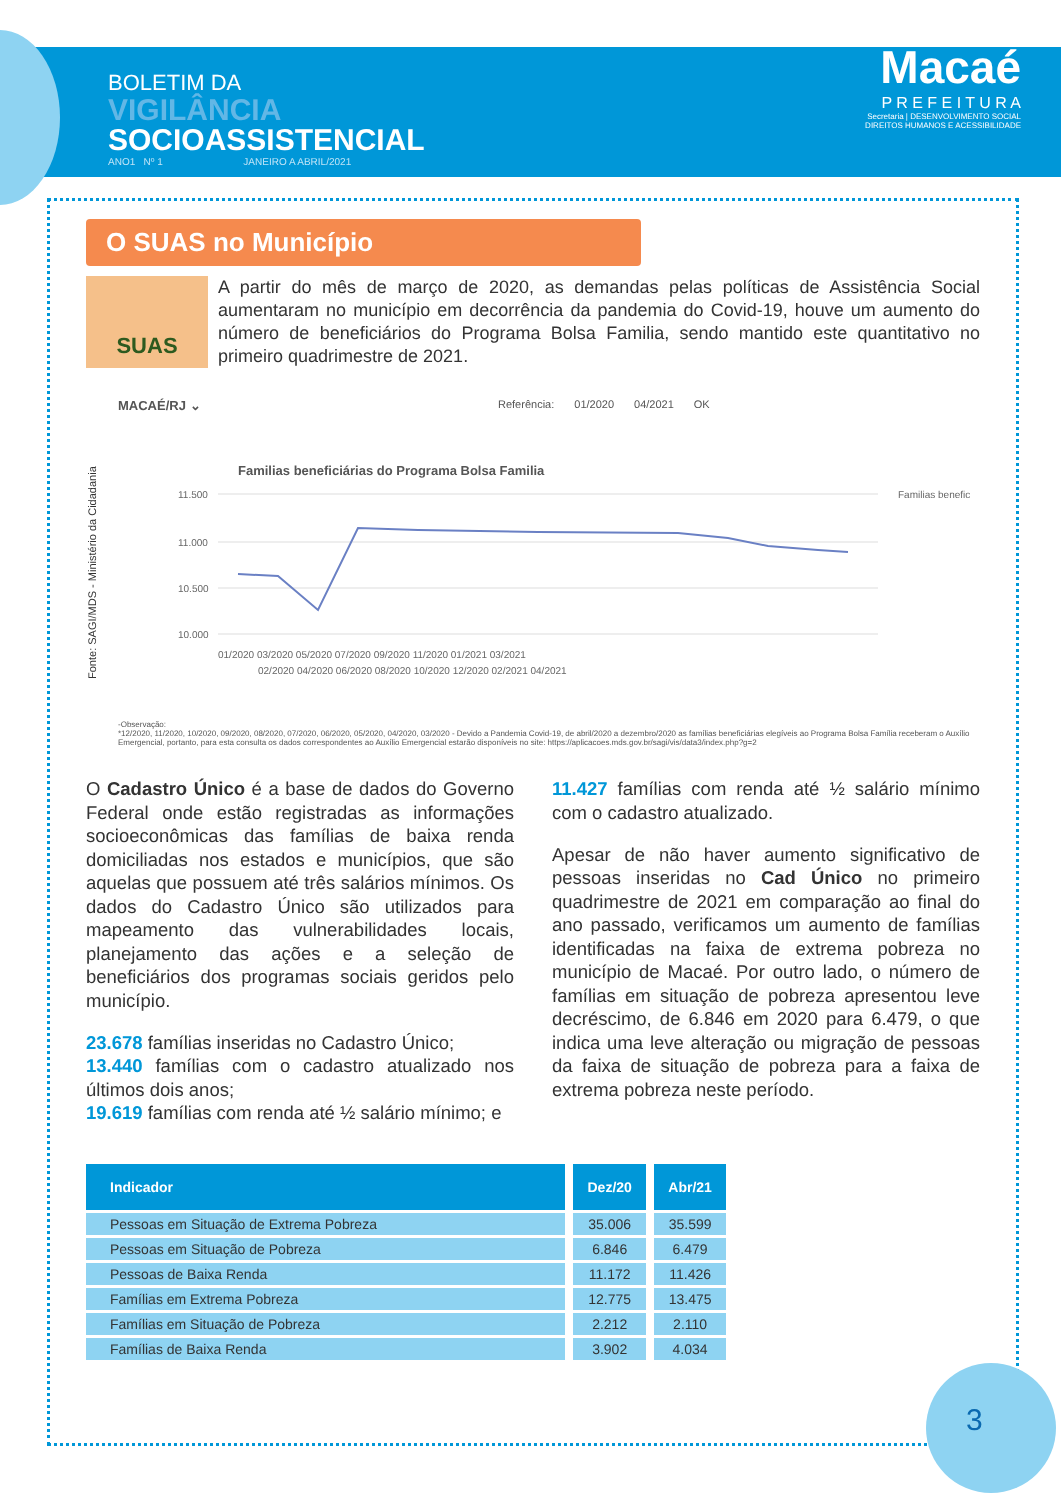BOLETIM DA
VIGILÂNCIA
SOCIOASSISTENCIAL
ANO1 Nº 1 JANEIRO A ABRIL/2021
Macaé
P R E F E I T U R A
Secretaria | DESENVOLVIMENTO SOCIAL
DIREITOS HUMANOS E ACESSIBILIDADE
O SUAS no Município
SUAS
A partir do mês de março de 2020, as demandas pelas políticas de Assistência Social aumentaram no município em decorrência da pandemia do Covid-19, houve um aumento do número de beneficiários do Programa Bolsa Familia, sendo mantido este quantitativo no primeiro quadrimestre de 2021.
Fonte: SAGI/MDS - Ministério da Cidadania
MACAÉ/RJ ⌄ Referência: 01/2020 04/2021 OK
Familias beneficiárias do Programa Bolsa Familia
11.500
11.000
10.500
10.000
01/2020 03/2020 05/2020 07/2020 09/2020 11/2020 01/2021 03/2021
02/2020 04/2020 06/2020 08/2020 10/2020 12/2020 02/2021 04/2021
Familias benefic
-Observação:
*12/2020, 11/2020, 10/2020, 09/2020, 08/2020, 07/2020, 06/2020, 05/2020, 04/2020, 03/2020 - Devido a Pandemia Covid-19, de abril/2020 a dezembro/2020 as famílias beneficiárias elegíveis ao Programa Bolsa Família receberam o Auxílio Emergencial, portanto, para esta consulta os dados correspondentes ao Auxílio Emergencial estarão disponíveis no site: https://aplicacoes.mds.gov.br/sagi/vis/data3/index.php?g=2
O Cadastro Único é a base de dados do Governo Federal onde estão registradas as informações socioeconômicas das famílias de baixa renda domiciliadas nos estados e municípios, que são aquelas que possuem até três salários mínimos. Os dados do Cadastro Único são utilizados para mapeamento das vulnerabilidades locais, planejamento das ações e a seleção de beneficiários dos programas sociais geridos pelo município.
23.678 famílias inseridas no Cadastro Único;
13.440 famílias com o cadastro atualizado nos últimos dois anos;
19.619 famílias com renda até ½ salário mínimo; e
11.427 famílias com renda até ½ salário mínimo com o cadastro atualizado.
Apesar de não haver aumento significativo de pessoas inseridas no Cad Único no primeiro quadrimestre de 2021 em comparação ao final do ano passado, verificamos um aumento de famílias identificadas na faixa de extrema pobreza no município de Macaé. Por outro lado, o número de famílias em situação de pobreza apresentou leve decréscimo, de 6.846 em 2020 para 6.479, o que indica uma leve alteração ou migração de pessoas da faixa de situação de pobreza para a faixa de extrema pobreza neste período.
| Indicador | Dez/20 | Abr/21 |
| --- | --- | --- |
| Pessoas em Situação de Extrema Pobreza | 35.006 | 35.599 |
| Pessoas em Situação de Pobreza | 6.846 | 6.479 |
| Pessoas de Baixa Renda | 11.172 | 11.426 |
| Famílias em Extrema Pobreza | 12.775 | 13.475 |
| Famílias em Situação de Pobreza | 2.212 | 2.110 |
| Famílias de Baixa Renda | 3.902 | 4.034 |
3